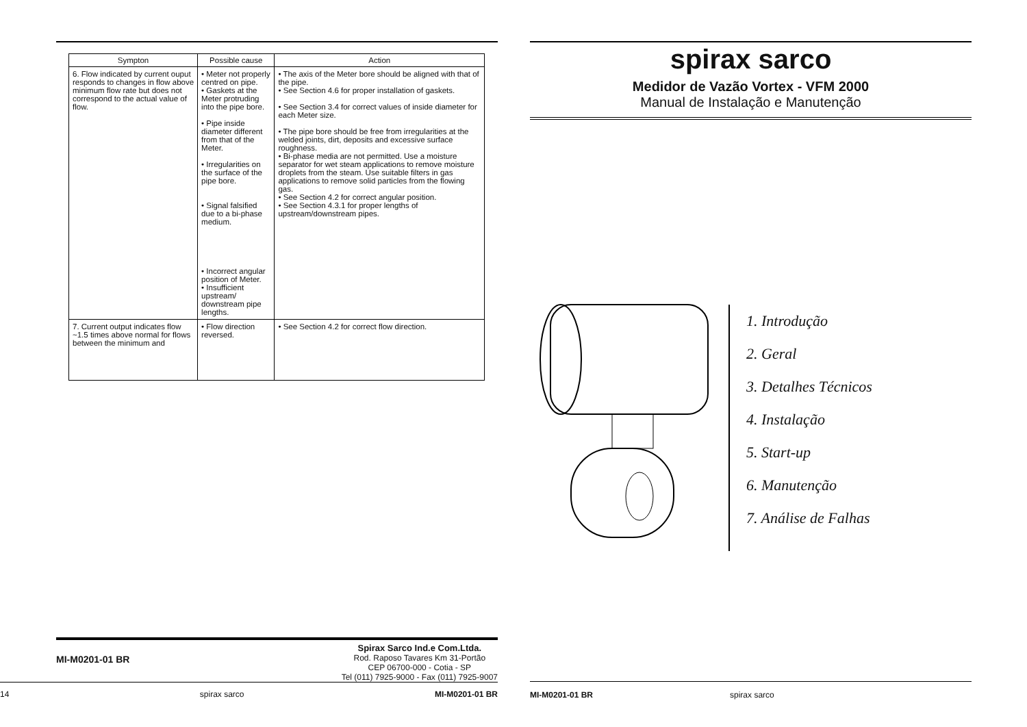| Sympton | Possible cause | Action |
| --- | --- | --- |
| 6. Flow indicated by current ouput responds to changes in flow above minimum flow rate but does not correspond to the actual value of flow. | • Meter not properly centred on pipe. • Gaskets at the Meter protruding into the pipe bore. • Pipe inside diameter different from that of the Meter. • Irregularities on the surface of the pipe bore. • Signal falsified due to a bi-phase medium. • Incorrect angular position of Meter. • Insufficient upstream/ downstream pipe lengths. | • The axis of the Meter bore should be aligned with that of the pipe. • See Section 4.6 for proper installation of gaskets. • See Section 3.4 for correct values of inside diameter for each Meter size. • The pipe bore should be free from irregularities at the welded joints, dirt, deposits and excessive surface roughness. • Bi-phase media are not permitted. Use a moisture separator for wet steam applications to remove moisture droplets from the steam. Use suitable filters in gas applications to remove solid particles from the flowing gas. • See Section 4.2 for correct angular position. • See Section 4.3.1 for proper lengths of upstream/downstream pipes. |
| 7. Current output indicates flow ~1.5 times above normal for flows between the minimum and | • Flow direction reversed. | • See Section 4.2 for correct flow direction. |
MI-M0201-01 BR
Spirax Sarco Ind.e Com.Ltda.
Rod. Raposo Tavares Km 31-Portão
CEP 06700-000 - Cotia - SP
Tel (011) 7925-9000 - Fax (011) 7925-9007
14 spirax sarco MI-M0201-01 BR
spirax sarco
Medidor de Vazão Vortex - VFM 2000
Manual de Instalação e Manutenção
1. Introdução
2. Geral
3. Detalhes Técnicos
4. Instalação
5. Start-up
6. Manutenção
7. Análise de Falhas
MI-M0201-01 BR spirax sarco